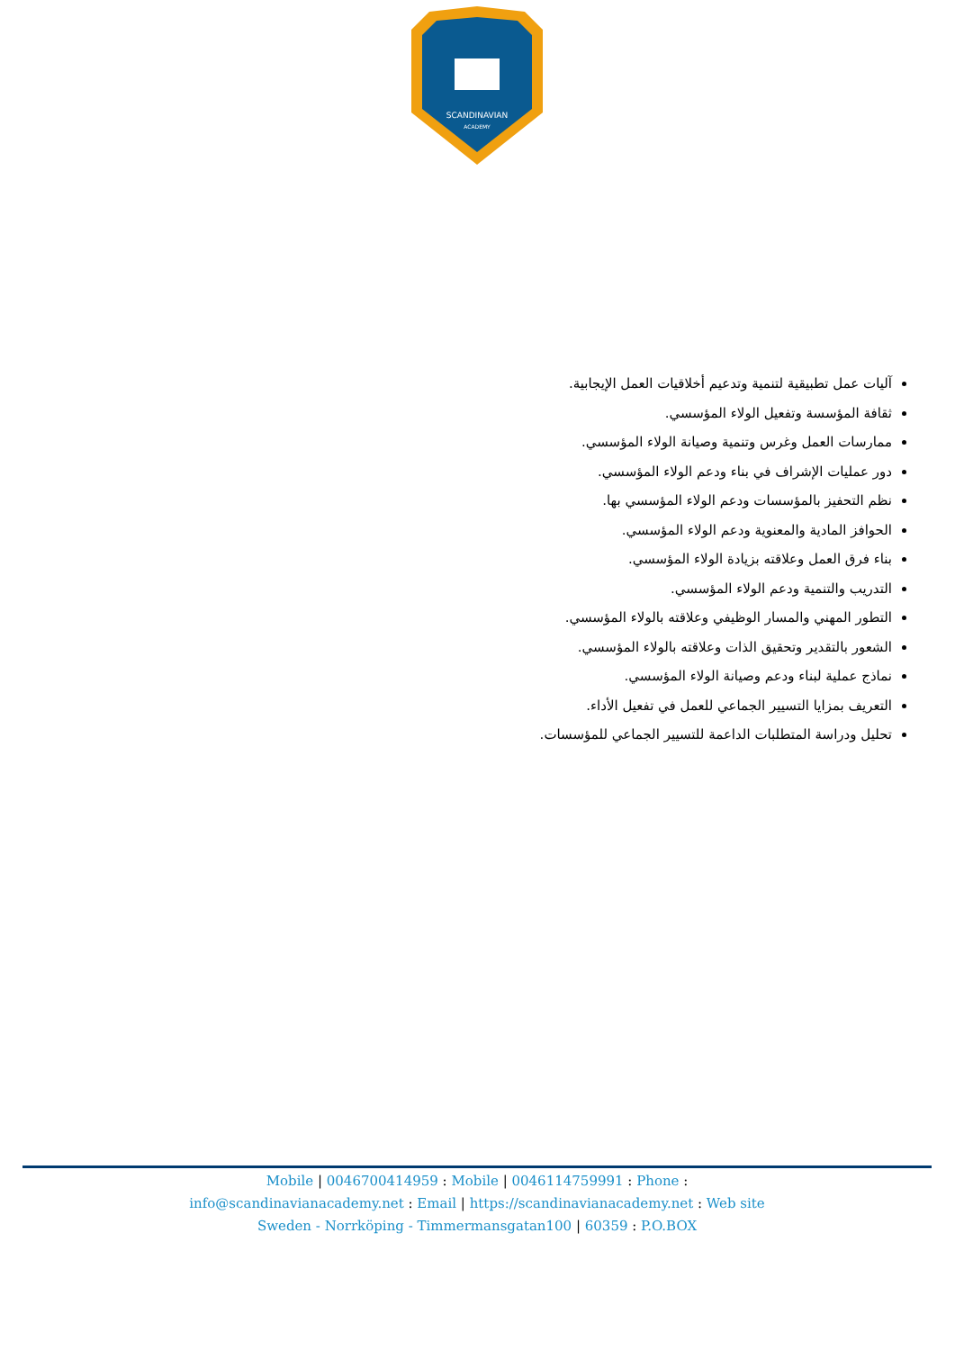SCANDINAVIAN
ACADEMY
آليات عمل تطبيقية لتنمية وتدعيم أخلاقيات العمل الإيجابية.
ثقافة المؤسسة وتفعيل الولاء المؤسسي.
ممارسات العمل وغرس وتنمية وصيانة الولاء المؤسسي.
دور عمليات الإشراف في بناء ودعم الولاء المؤسسي.
نظم التحفيز بالمؤسسات ودعم الولاء المؤسسي بها.
الحوافز المادية والمعنوية ودعم الولاء المؤسسي.
بناء فرق العمل وعلاقته بزيادة الولاء المؤسسي.
التدريب والتنمية ودعم الولاء المؤسسي.
التطور المهني والمسار الوظيفي وعلاقته بالولاء المؤسسي.
الشعور بالتقدير وتحقيق الذات وعلاقته بالولاء المؤسسي.
نماذج عملية لبناء ودعم وصيانة الولاء المؤسسي.
التعريف بمزايا التسيير الجماعي للعمل في تفعيل الأداء.
تحليل ودراسة المتطلبات الداعمة للتسيير الجماعي للمؤسسات.
Mobile | 0046700414959 : Mobile | 0046114759991 : Phone :
info@scandinavianacademy.net : Email | https://scandinavianacademy.net : Web site
Sweden - Norrköping - Timmermansgatan100 | 60359 : P.O.BOX